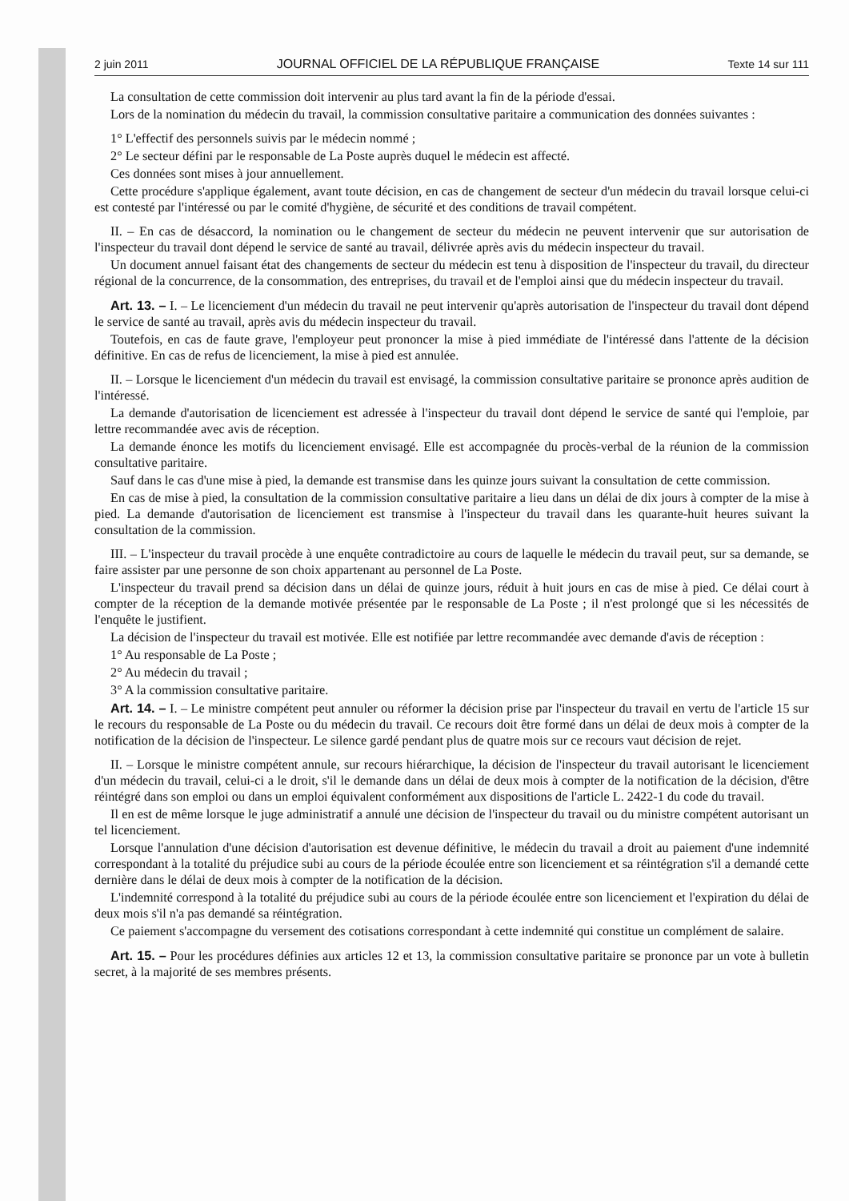2 juin 2011 JOURNAL OFFICIEL DE LA RÉPUBLIQUE FRANÇAISE Texte 14 sur 111
La consultation de cette commission doit intervenir au plus tard avant la fin de la période d'essai.
Lors de la nomination du médecin du travail, la commission consultative paritaire a communication des données suivantes :
1° L'effectif des personnels suivis par le médecin nommé ;
2° Le secteur défini par le responsable de La Poste auprès duquel le médecin est affecté.
Ces données sont mises à jour annuellement.
Cette procédure s'applique également, avant toute décision, en cas de changement de secteur d'un médecin du travail lorsque celui-ci est contesté par l'intéressé ou par le comité d'hygiène, de sécurité et des conditions de travail compétent.
II. – En cas de désaccord, la nomination ou le changement de secteur du médecin ne peuvent intervenir que sur autorisation de l'inspecteur du travail dont dépend le service de santé au travail, délivrée après avis du médecin inspecteur du travail.
Un document annuel faisant état des changements de secteur du médecin est tenu à disposition de l'inspecteur du travail, du directeur régional de la concurrence, de la consommation, des entreprises, du travail et de l'emploi ainsi que du médecin inspecteur du travail.
Art. 13. – I. – Le licenciement d'un médecin du travail ne peut intervenir qu'après autorisation de l'inspecteur du travail dont dépend le service de santé au travail, après avis du médecin inspecteur du travail.
Toutefois, en cas de faute grave, l'employeur peut prononcer la mise à pied immédiate de l'intéressé dans l'attente de la décision définitive. En cas de refus de licenciement, la mise à pied est annulée.
II. – Lorsque le licenciement d'un médecin du travail est envisagé, la commission consultative paritaire se prononce après audition de l'intéressé.
La demande d'autorisation de licenciement est adressée à l'inspecteur du travail dont dépend le service de santé qui l'emploie, par lettre recommandée avec avis de réception.
La demande énonce les motifs du licenciement envisagé. Elle est accompagnée du procès-verbal de la réunion de la commission consultative paritaire.
Sauf dans le cas d'une mise à pied, la demande est transmise dans les quinze jours suivant la consultation de cette commission.
En cas de mise à pied, la consultation de la commission consultative paritaire a lieu dans un délai de dix jours à compter de la mise à pied. La demande d'autorisation de licenciement est transmise à l'inspecteur du travail dans les quarante-huit heures suivant la consultation de la commission.
III. – L'inspecteur du travail procède à une enquête contradictoire au cours de laquelle le médecin du travail peut, sur sa demande, se faire assister par une personne de son choix appartenant au personnel de La Poste.
L'inspecteur du travail prend sa décision dans un délai de quinze jours, réduit à huit jours en cas de mise à pied. Ce délai court à compter de la réception de la demande motivée présentée par le responsable de La Poste ; il n'est prolongé que si les nécessités de l'enquête le justifient.
La décision de l'inspecteur du travail est motivée. Elle est notifiée par lettre recommandée avec demande d'avis de réception :
1° Au responsable de La Poste ;
2° Au médecin du travail ;
3° A la commission consultative paritaire.
Art. 14. – I. – Le ministre compétent peut annuler ou réformer la décision prise par l'inspecteur du travail en vertu de l'article 15 sur le recours du responsable de La Poste ou du médecin du travail. Ce recours doit être formé dans un délai de deux mois à compter de la notification de la décision de l'inspecteur. Le silence gardé pendant plus de quatre mois sur ce recours vaut décision de rejet.
II. – Lorsque le ministre compétent annule, sur recours hiérarchique, la décision de l'inspecteur du travail autorisant le licenciement d'un médecin du travail, celui-ci a le droit, s'il le demande dans un délai de deux mois à compter de la notification de la décision, d'être réintégré dans son emploi ou dans un emploi équivalent conformément aux dispositions de l'article L. 2422-1 du code du travail.
Il en est de même lorsque le juge administratif a annulé une décision de l'inspecteur du travail ou du ministre compétent autorisant un tel licenciement.
Lorsque l'annulation d'une décision d'autorisation est devenue définitive, le médecin du travail a droit au paiement d'une indemnité correspondant à la totalité du préjudice subi au cours de la période écoulée entre son licenciement et sa réintégration s'il a demandé cette dernière dans le délai de deux mois à compter de la notification de la décision.
L'indemnité correspond à la totalité du préjudice subi au cours de la période écoulée entre son licenciement et l'expiration du délai de deux mois s'il n'a pas demandé sa réintégration.
Ce paiement s'accompagne du versement des cotisations correspondant à cette indemnité qui constitue un complément de salaire.
Art. 15. – Pour les procédures définies aux articles 12 et 13, la commission consultative paritaire se prononce par un vote à bulletin secret, à la majorité de ses membres présents.